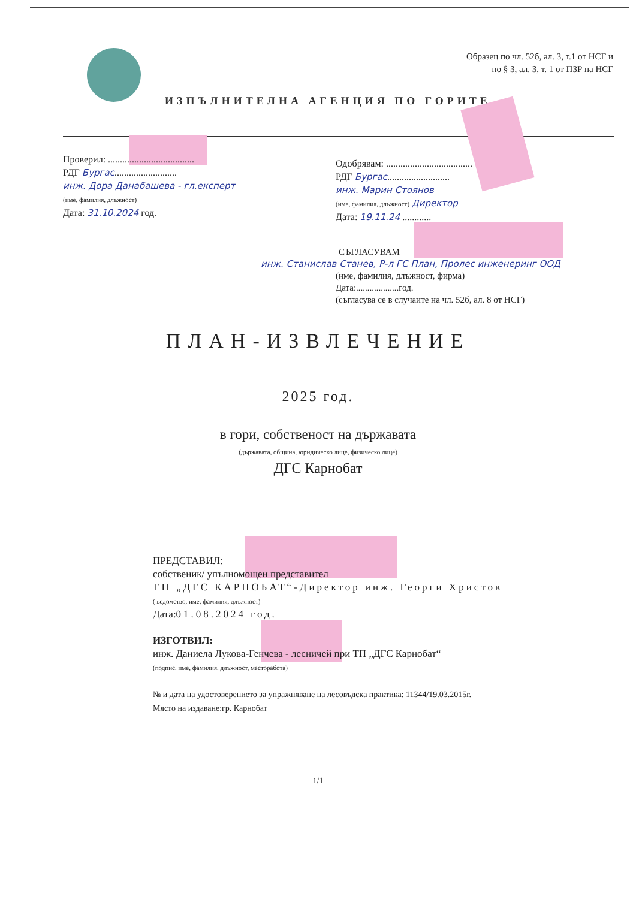Образец по чл. 52б, ал. 3, т.1 от НСГ и
по § 3, ал. 3, т. 1 от ПЗР на НСГ
ИЗПЪЛНИТЕЛНА АГЕНЦИЯ ПО ГОРИТЕ
Проверил: ....................................
РДГ Бургас..........................
инж. Дора Данабашева - гл.експерт
(име, фамилия, длъжност)
Дата: 31.10.2024 год.
Одобрявам: ....................................
РДГ Бургас..........................
инж. Марин Стоянов
(име, фамилия, длъжност) Директор
Дата: 19.11.24 ............
СЪГЛАСУВАМ
инж. Станислав Станев, Р-л ГС План, Пролес инженеринг ООД
(име, фамилия, длъжност, фирма)
Дата:...................год.
(съгласува се в случаите на чл. 52б, ал. 8 от НСГ)
ПЛАН-ИЗВЛЕЧЕНИЕ
2025 год.
в гори, собственост на държавата
(държавата, община, юридическо лице, физическо лице)
ДГС Карнобат
ПРЕДСТАВИЛ:
собственик/ упълномощен представител
ТП „ДГС КАРНОБАТ“-Директор инж. Георги Христов
( ведомство, име, фамилия, длъжност)
Дата:01.08.2024 год.
ИЗГОТВИЛ:
инж. Даниела Лукова-Генчева - лесничей при ТП „ДГС Карнобат“
(подпис, име, фамилия, длъжност, месторабота)
№ и дата на удостоверението за упражняване на лесовъдска практика: 11344/19.03.2015г.
Място на издаване:гр. Карнобат
1/1